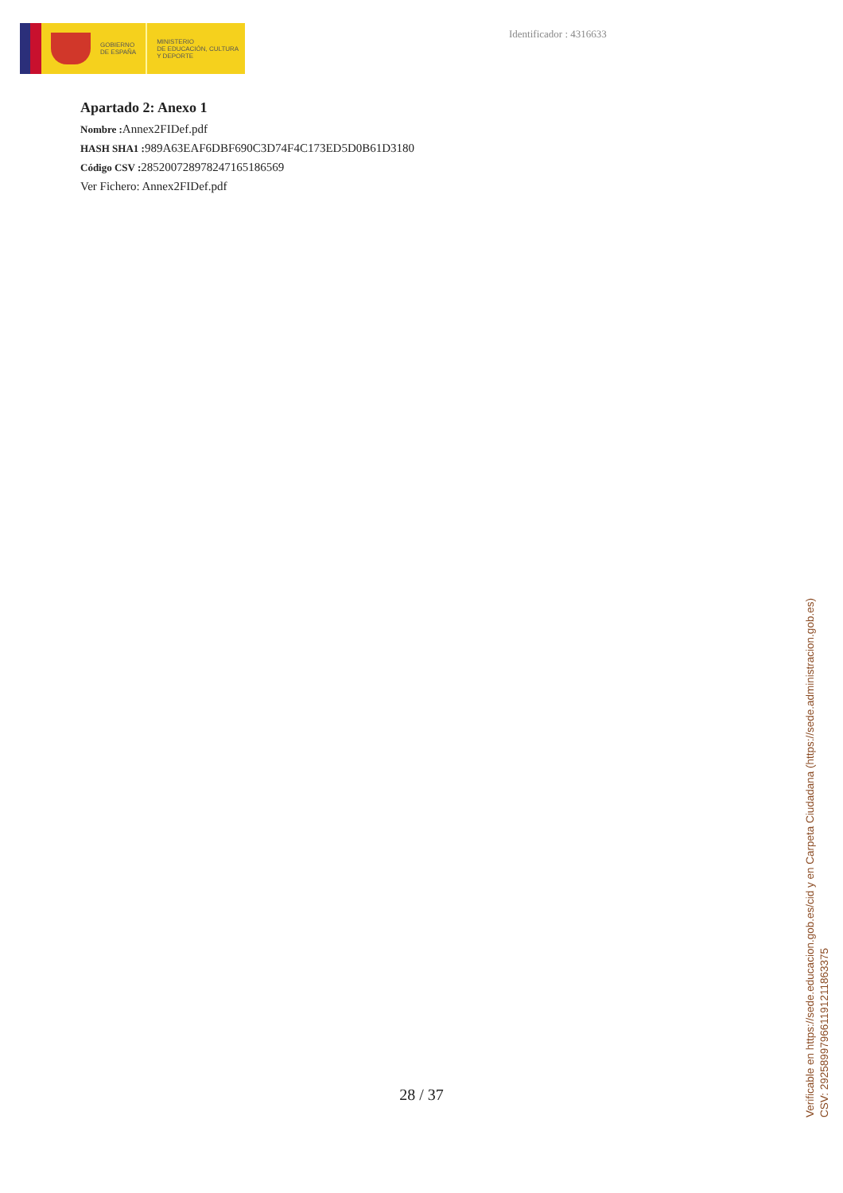GOBIERNO
DE ESPAÑA
MINISTERIO
DE EDUCACIÓN, CULTURA
Y DEPORTE
Identificador : 4316633
Apartado 2: Anexo 1
Nombre : Annex2FIDef.pdf
HASH SHA1 : 989A63EAF6DBF690C3D74F4C173ED5D0B61D3180
Código CSV : 285200728978247165186569
Ver Fichero: Annex2FIDef.pdf
28 / 37
Verificable en https://sede.educacion.gob.es/cid y en Carpeta Ciudadana (https://sede.administracion.gob.es)
CSV: 292589979661191211863375